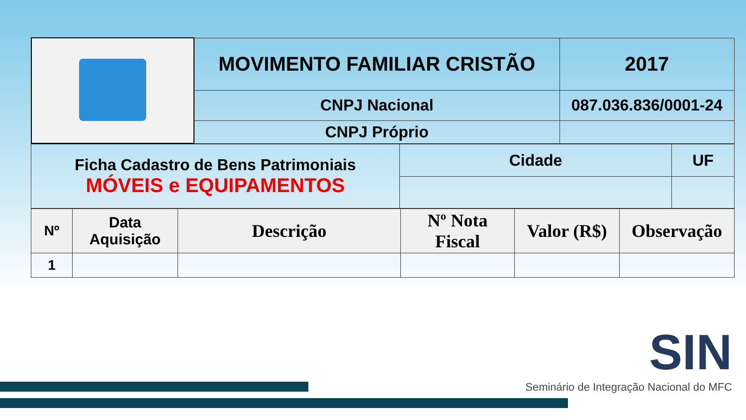| | MOVIMENTO FAMILIAR CRISTÃO | | 2017 |
| | CNPJ Nacional | 087.036.836/0001-24 | |
| | CNPJ Próprio | | |
| Ficha Cadastro de Bens Patrimoniais MÓVEIS e EQUIPAMENTOS | Cidade | UF |
| Nº | Data Aquisição | Descrição | Nº Nota Fiscal | Valor (R$) | Observação |
| --- | --- | --- | --- | --- | --- |
| 1 | | | | | |
SIN
Seminário de Integração Nacional do MFC